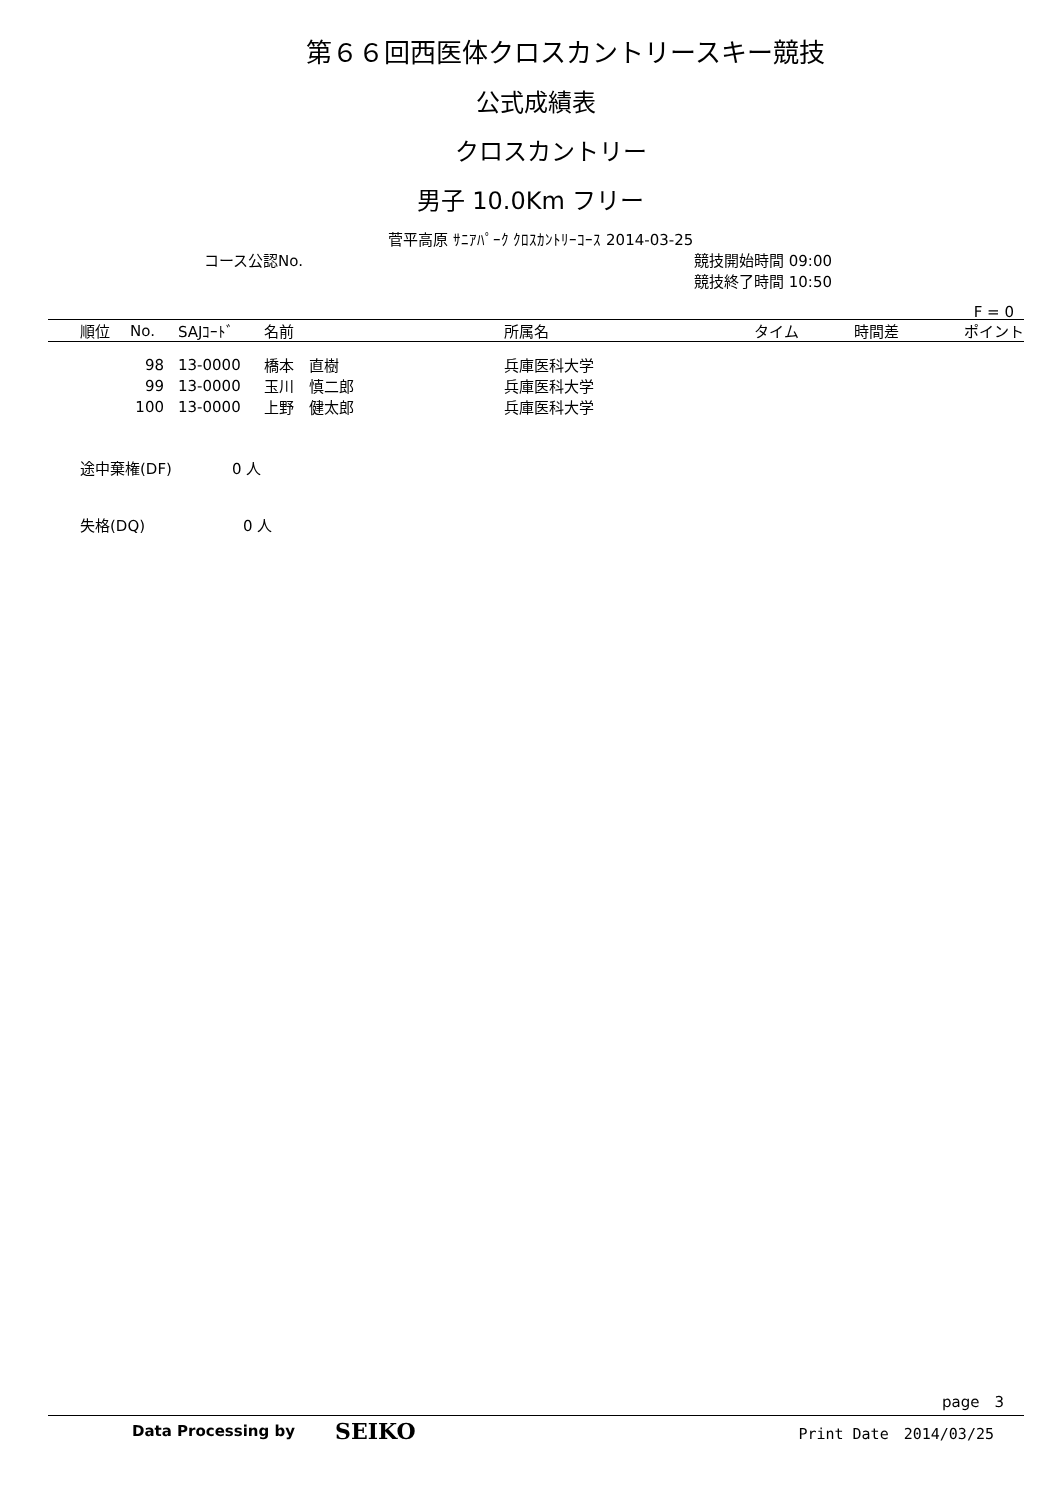第６６回西医体クロスカントリースキー競技
公式成績表
クロスカントリー
男子 10.0Km フリー
菅平高原 ｻﾆｱﾊﾟｰｸ ｸﾛｽｶﾝﾄﾘｰｺｰｽ 2014-03-25
コース公認No. 競技開始時間 09:00
競技終了時間 10:50
F = 0
| | 順位 | No. | SAJｺｰﾄﾞ | 名前 | 所属名 | タイム | 時間差 | ポイント |
| --- | --- | --- | --- | --- | --- | --- | --- | --- |
| | | 98 | 13-0000 | 橋本 直樹 | 兵庫医科大学 | | | |
| | | 99 | 13-0000 | 玉川 慎二郎 | 兵庫医科大学 | | | |
| | | 100 | 13-0000 | 上野 健太郎 | 兵庫医科大学 | | | |
途中棄権(DF) 0 人
失格(DQ) 0 人
page　3
Data Processing by SEIKO Print Date　2014/03/25